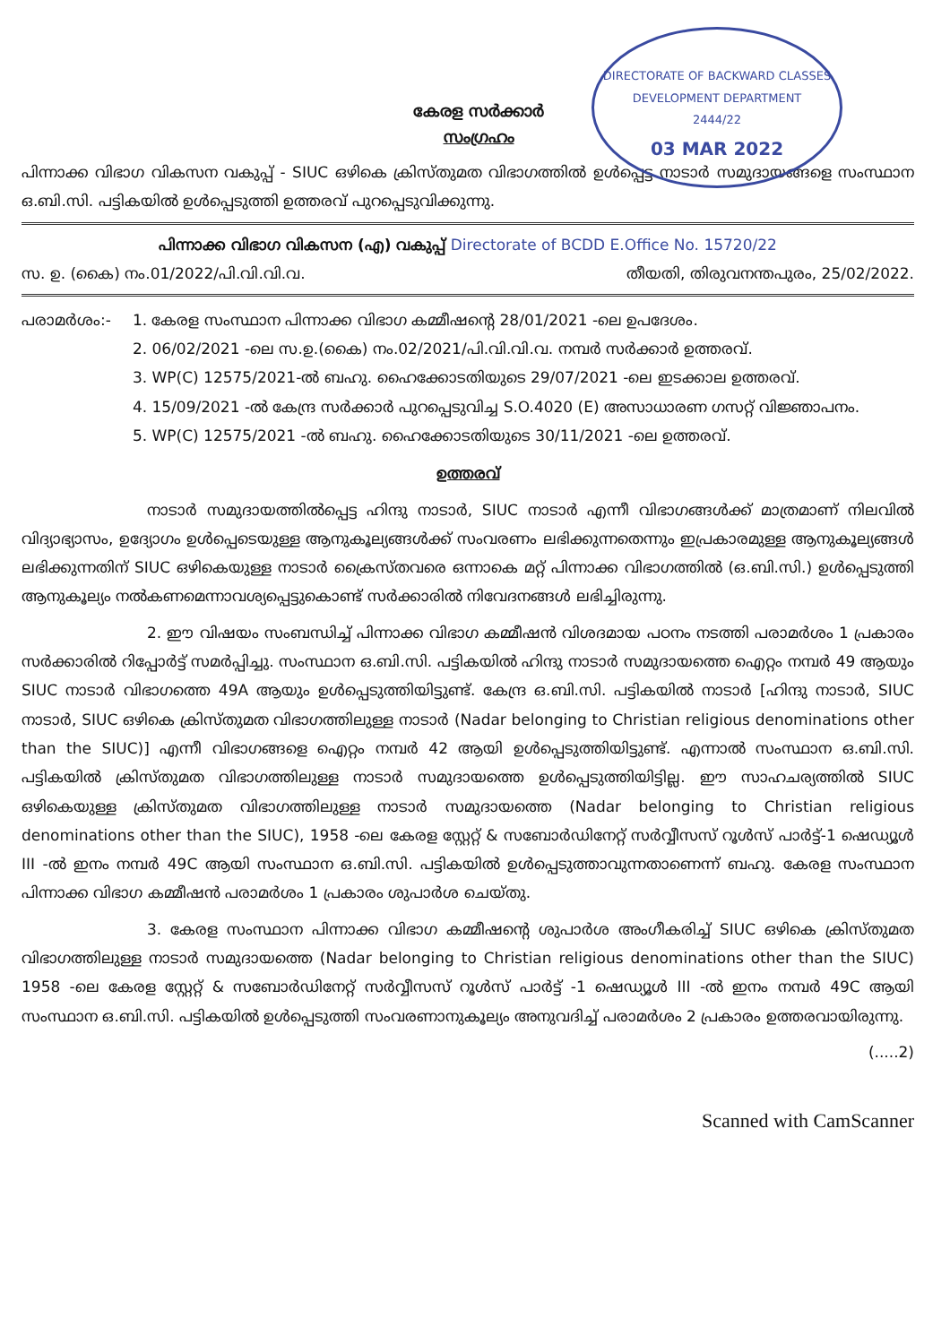DIRECTORATE OF BACKWARD CLASSES DEVELOPMENT DEPARTMENT
2444/22
03 MAR 2022
കേരള സർക്കാർ
സംഗ്രഹം
പിന്നാക്ക വിഭാഗ വികസന വകുപ്പ് - SIUC ഒഴികെ ക്രിസ്തുമത വിഭാഗത്തിൽ ഉൾപ്പെട്ട നാടാർ സമുദായങ്ങളെ സംസ്ഥാന ഒ.ബി.സി. പട്ടികയിൽ ഉൾപ്പെടുത്തി ഉത്തരവ് പുറപ്പെടുവിക്കുന്നു.
പിന്നാക്ക വിഭാഗ വികസന (എ) വകുപ്പ് Directorate of BCDD E.Office No. 15720/22
സ. ഉ. (കൈ) നം.01/2022/പി.വി.വി.വ. തീയതി, തിരുവനന്തപുരം, 25/02/2022.
പരാമർശം:- 1. കേരള സംസ്ഥാന പിന്നാക്ക വിഭാഗ കമ്മീഷന്റെ 28/01/2021 -ലെ ഉപദേശം.
2. 06/02/2021 -ലെ സ.ഉ.(കൈ) നം.02/2021/പി.വി.വി.വ. നമ്പർ സർക്കാർ ഉത്തരവ്.
3. WP(C) 12575/2021-ൽ ബഹു. ഹൈക്കോടതിയുടെ 29/07/2021 -ലെ ഇടക്കാല ഉത്തരവ്.
4. 15/09/2021 -ൽ കേന്ദ്ര സർക്കാർ പുറപ്പെടുവിച്ച S.O.4020 (E) അസാധാരണ ഗസറ്റ് വിജ്ഞാപനം.
5. WP(C) 12575/2021 -ൽ ബഹു. ഹൈക്കോടതിയുടെ 30/11/2021 -ലെ ഉത്തരവ്.
ഉത്തരവ്
നാടാർ സമുദായത്തിൽപ്പെട്ട ഹിന്ദു നാടാർ, SIUC നാടാർ എന്നീ വിഭാഗങ്ങൾക്ക് മാത്രമാണ് നിലവിൽ വിദ്യാഭ്യാസം, ഉദ്യോഗം ഉൾപ്പെടെയുള്ള ആനുകൂല്യങ്ങൾക്ക് സംവരണം ലഭിക്കുന്നതെന്നും ഇപ്രകാരമുള്ള ആനുകൂല്യങ്ങൾ ലഭിക്കുന്നതിന് SIUC ഒഴികെയുള്ള നാടാർ ക്രൈസ്തവരെ ഒന്നാകെ മറ്റ് പിന്നാക്ക വിഭാഗത്തിൽ (ഒ.ബി.സി.) ഉൾപ്പെടുത്തി ആനുകൂല്യം നൽകണമെന്നാവശ്യപ്പെട്ടുകൊണ്ട് സർക്കാരിൽ നിവേദനങ്ങൾ ലഭിച്ചിരുന്നു.
2. ഈ വിഷയം സംബന്ധിച്ച് പിന്നാക്ക വിഭാഗ കമ്മീഷൻ വിശദമായ പഠനം നടത്തി പരാമർശം 1 പ്രകാരം സർക്കാരിൽ റിപ്പോർട്ട് സമർപ്പിച്ചു. സംസ്ഥാന ഒ.ബി.സി. പട്ടികയിൽ ഹിന്ദു നാടാർ സമുദായത്തെ ഐറ്റം നമ്പർ 49 ആയും SIUC നാടാർ വിഭാഗത്തെ 49A ആയും ഉൾപ്പെടുത്തിയിട്ടുണ്ട്. കേന്ദ്ര ഒ.ബി.സി. പട്ടികയിൽ നാടാർ [ഹിന്ദു നാടാർ, SIUC നാടാർ, SIUC ഒഴികെ ക്രിസ്തുമത വിഭാഗത്തിലുള്ള നാടാർ (Nadar belonging to Christian religious denominations other than the SIUC)] എന്നീ വിഭാഗങ്ങളെ ഐറ്റം നമ്പർ 42 ആയി ഉൾപ്പെടുത്തിയിട്ടുണ്ട്. എന്നാൽ സംസ്ഥാന ഒ.ബി.സി. പട്ടികയിൽ ക്രിസ്തുമത വിഭാഗത്തിലുള്ള നാടാർ സമുദായത്തെ ഉൾപ്പെടുത്തിയിട്ടില്ല. ഈ സാഹചര്യത്തിൽ SIUC ഒഴികെയുള്ള ക്രിസ്തുമത വിഭാഗത്തിലുള്ള നാടാർ സമുദായത്തെ (Nadar belonging to Christian religious denominations other than the SIUC), 1958 -ലെ കേരള സ്റ്റേറ്റ് & സബോർഡിനേറ്റ് സർവ്വീസസ് റൂൾസ് പാർട്ട്-1 ഷെഡ്യൂൾ III -ൽ ഇനം നമ്പർ 49C ആയി സംസ്ഥാന ഒ.ബി.സി. പട്ടികയിൽ ഉൾപ്പെടുത്താവുന്നതാണെന്ന് ബഹു. കേരള സംസ്ഥാന പിന്നാക്ക വിഭാഗ കമ്മീഷൻ പരാമർശം 1 പ്രകാരം ശുപാർശ ചെയ്തു.
3. കേരള സംസ്ഥാന പിന്നാക്ക വിഭാഗ കമ്മീഷന്റെ ശുപാർശ അംഗീകരിച്ച് SIUC ഒഴികെ ക്രിസ്തുമത വിഭാഗത്തിലുള്ള നാടാർ സമുദായത്തെ (Nadar belonging to Christian religious denominations other than the SIUC) 1958 -ലെ കേരള സ്റ്റേറ്റ് & സബോർഡിനേറ്റ് സർവ്വീസസ് റൂൾസ് പാർട്ട് -1 ഷെഡ്യൂൾ III -ൽ ഇനം നമ്പർ 49C ആയി സംസ്ഥാന ഒ.ബി.സി. പട്ടികയിൽ ഉൾപ്പെടുത്തി സംവരണാനുകൂല്യം അനുവദിച്ച് പരാമർശം 2 പ്രകാരം ഉത്തരവായിരുന്നു.
(.....2)
Scanned with CamScanner